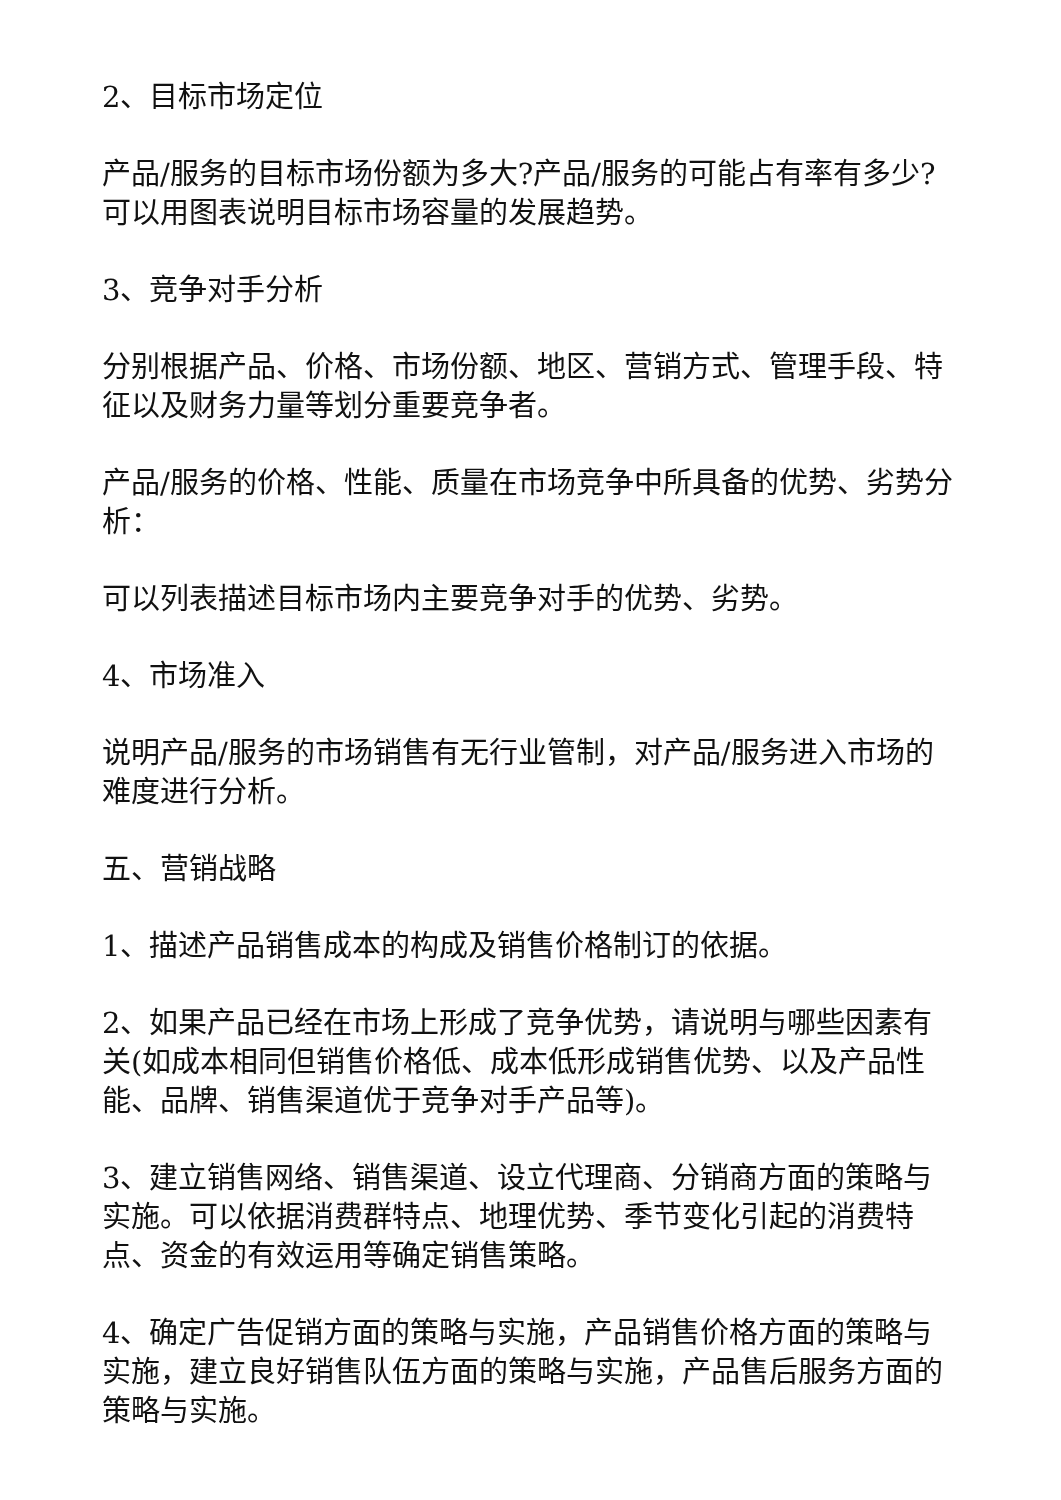2、目标市场定位
产品/服务的目标市场份额为多大?产品/服务的可能占有率有多少?可以用图表说明目标市场容量的发展趋势。
3、竞争对手分析
分别根据产品、价格、市场份额、地区、营销方式、管理手段、特征以及财务力量等划分重要竞争者。
产品/服务的价格、性能、质量在市场竞争中所具备的优势、劣势分析：
可以列表描述目标市场内主要竞争对手的优势、劣势。
4、市场准入
说明产品/服务的市场销售有无行业管制，对产品/服务进入市场的难度进行分析。
五、营销战略
1、描述产品销售成本的构成及销售价格制订的依据。
2、如果产品已经在市场上形成了竞争优势，请说明与哪些因素有关(如成本相同但销售价格低、成本低形成销售优势、以及产品性能、品牌、销售渠道优于竞争对手产品等)。
3、建立销售网络、销售渠道、设立代理商、分销商方面的策略与实施。可以依据消费群特点、地理优势、季节变化引起的消费特点、资金的有效运用等确定销售策略。
4、确定广告促销方面的策略与实施，产品销售价格方面的策略与实施，建立良好销售队伍方面的策略与实施，产品售后服务方面的策略与实施。